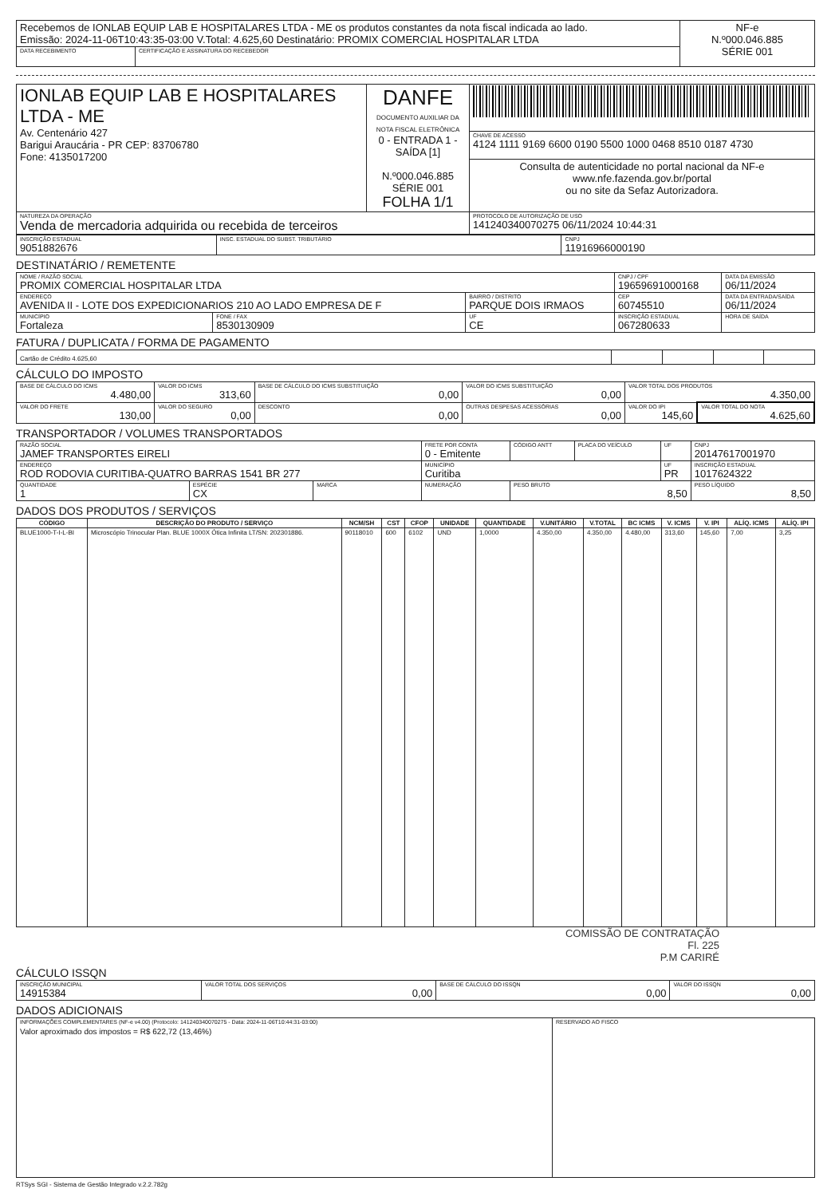| Recebemos de IONLAB EQUIP LAB E HOSPITALARES LTDA - ME os produtos constantes da nota fiscal indicada ao lado. Emissão: 2024-11-06T10:43:35-03:00 V.Total: 4.625,60 Destinatário: PROMIX COMERCIAL HOSPITALAR LTDA | | NF-e N.º000.046.885 SÉRIE 001 |
| DATA RECEBIMENTO | CERTIFICAÇÃO E ASSINATURA DO RECEBEDOR | |
| IONLAB EQUIP LAB E HOSPITALARES LTDA - ME Av. Centenário 427 Barigui Araucária - PR CEP: 83706780 Fone: 4135017200 | DANFE DOCUMENTO AUXILIAR DA NOTA FISCAL ELETRÔNICA 0 - ENTRADA 1 - SAÍDA [1] N.º000.046.885 SÉRIE 001 FOLHA 1/1 | |
| | | CHAVE DE ACESSO 4124 1111 9169 6600 0190 5500 1000 0468 8510 0187 4730 |
| | | Consulta de autenticidade no portal nacional da NF-e www.nfe.fazenda.gov.br/portal ou no site da Sefaz Autorizadora. |
| NATUREZA DA OPERAÇÃO Venda de mercadoria adquirida ou recebida de terceiros | | PROTOCOLO DE AUTORIZAÇÃO DE USO 141240340070275 06/11/2024 10:44:31 |
| INSCRIÇÃO ESTADUAL 9051882676 | INSC. ESTADUAL DO SUBST. TRIBUTÁRIO | CNPJ 11916966000190 |
DESTINATÁRIO / REMETENTE
| NOME / RAZÃO SOCIAL PROMIX COMERCIAL HOSPITALAR LTDA | | | CNPJ / CPF 19659691000168 | | DATA DA EMISSÃO 06/11/2024 |
| ENDEREÇO AVENIDA II - LOTE DOS EXPEDICIONARIOS 210 AO LADO EMPRESA DE F | | BAIRRO / DISTRITO PARQUE DOIS IRMAOS | | CEP 60745510 | DATA DA ENTRADA/SAÍDA 06/11/2024 |
| MUNICÍPIO Fortaleza | FONE / FAX 8530130909 | UF CE | INSCRIÇÃO ESTADUAL 067280633 | | HORA DE SAÍDA |
FATURA / DUPLICATA / FORMA DE PAGAMENTO
| Cartão de Crédito 4.625,60 | | | | |
CÁLCULO DO IMPOSTO
| BASE DE CÁLCULO DO ICMS 4.480,00 | VALOR DO ICMS 313,60 | BASE DE CÁLCULO DO ICMS SUBSTITUIÇÃO 0,00 | VALOR DO ICMS SUBSTITUIÇÃO 0,00 | VALOR TOTAL DOS PRODUTOS 4.350,00 | |
| VALOR DO FRETE 130,00 | VALOR DO SEGURO 0,00 | DESCONTO 0,00 | OUTRAS DESPESAS ACESSÓRIAS 0,00 | VALOR DO IPI 145,60 | VALOR TOTAL DO NOTA 4.625,60 |
TRANSPORTADOR / VOLUMES TRANSPORTADOS
| RAZÃO SOCIAL JAMEF TRANSPORTES EIRELI | | | FRETE POR CONTA 0 - Emitente | CÓDIGO ANTT | PLACA DO VEÍCULO | UF | CNPJ 20147617001970 |
| ENDEREÇO ROD RODOVIA CURITIBA-QUATRO BARRAS 1541 BR 277 | | | MUNICÍPIO Curitiba | | | UF PR | INSCRIÇÃO ESTADUAL 1017624322 |
| QUANTIDADE 1 | ESPÉCIE CX | MARCA | NUMERAÇÃO | PESO BRUTO 8,50 | | | PESO LÍQUIDO 8,50 |
DADOS DOS PRODUTOS / SERVIÇOS
| CÓDIGO | DESCRIÇÃO DO PRODUTO / SERVIÇO | NCM/SH | CST | CFOP | UNIDADE | QUANTIDADE | V.UNITÁRIO | V.TOTAL | BC ICMS | V. ICMS | V. IPI | ALÍQ. ICMS | ALÍQ. IPI |
| --- | --- | --- | --- | --- | --- | --- | --- | --- | --- | --- | --- | --- | --- |
| BLUE1000-T-I-L-BI | Microscópio Trinocular Plan. BLUE 1000X Ótica Infinita LT/SN: 202301886. | 90118010 | 600 | 6102 | UND | 1,0000 | 4.350,00 | 4.350,00 | 4.480,00 | 313,60 | 145,60 | 7,00 | 3,25 |
COMISSÃO DE CONTRATAÇÃO
Fl. 225
P.M CARIRÉ
CÁLCULO ISSQN
| INSCRIÇÃO MUNICIPAL 14915384 | VALOR TOTAL DOS SERVIÇOS 0,00 | BASE DE CÁLCULO DO ISSQN 0,00 | VALOR DO ISSQN 0,00 |
DADOS ADICIONAIS
| INFORMAÇÕES COMPLEMENTARES (NF-e v4.00) (Protocolo: 141240340070275 - Data: 2024-11-06T10:44:31-03:00) Valor aproximado dos impostos = R$ 622,72 (13,46%) | RESERVADO AO FISCO |
RTSys SGI - Sistema de Gestão Integrado v.2.2.782g